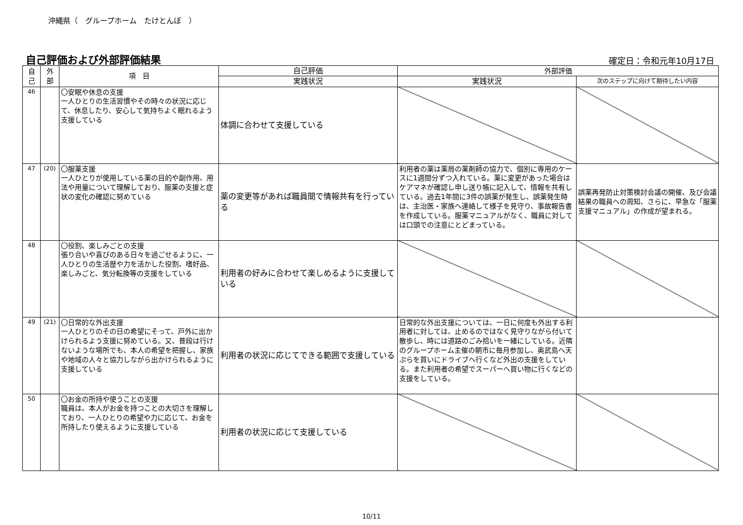沖縄県（　グループホーム　たけとんぼ　）
自己評価および外部評価結果
確定日：令和元年10月17日
| 自 己 | 外 部 | 項 目 | 自己評価 | 外部評価 | |
| --- | --- | --- | --- | --- | --- |
| | | | 実践状況 | 実践状況 | 次のステップに向けて期待したい内容 |
| 46 | | 〇安眠や休息の支援 一人ひとりの生活習慣やその時々の状況に応じて、休息したり、安心して気持ちよく眠れるよう支援している | 体調に合わせて支援している | | |
| 47 | (20) | 〇服薬支援 一人ひとりが使用している薬の目的や副作用、用法や用量について理解しており、服薬の支援と症状の変化の確認に努めている | 薬の変更等があれば職員間で情報共有を行っている | 利用者の薬は薬局の薬剤師の協力で、個別に専用のケースに1週間分ずつ入れている。薬に変更があった場合はケアマネが確認し申し送り帳に記入して、情報を共有している。過去1年間に3件の誤薬が発生し、誤薬発生時は、主治医・家族へ連絡して様子を見守り、事故報告書を作成している。服薬マニュアルがなく、職員に対しては口頭での注意にとどまっている。 | 誤薬再発防止対策検討会議の開催、及び会議結果の職員への周知、さらに、早急な「服薬支援マニュアル」の作成が望まれる。 |
| 48 | | 〇役割、楽しみごとの支援 張り合いや喜びのある日々を過ごせるように、一人ひとりの生活歴や力を活かした役割、嗜好品、楽しみごと、気分転換等の支援をしている | 利用者の好みに合わせて楽しめるように支援している | | |
| 49 | (21) | 〇日常的な外出支援 一人ひとりのその日の希望にそって、戸外に出かけられるよう支援に努めている。又、普段は行けないような場所でも、本人の希望を把握し、家族や地域の人々と協力しながら出かけられるように支援している | 利用者の状況に応じてできる範囲で支援している | 日常的な外出支援については、一日に何度も外出する利用者に対しては、止めるのではなく見守りながら付いて散歩し、時には道路のごみ拾いを一緒にしている。近隣のグループホーム主催の朝市に毎月参加し、奥武島へ天ぷらを買いにドライブへ行くなど外出の支援をしている。また利用者の希望でスーパーへ買い物に行くなどの支援をしている。 | |
| 50 | | 〇お金の所持や使うことの支援 職員は、本人がお金を持つことの大切さを理解しており、一人ひとりの希望や力に応じて、お金を所持したり使えるように支援している | 利用者の状況に応じて支援している | | |
10/11